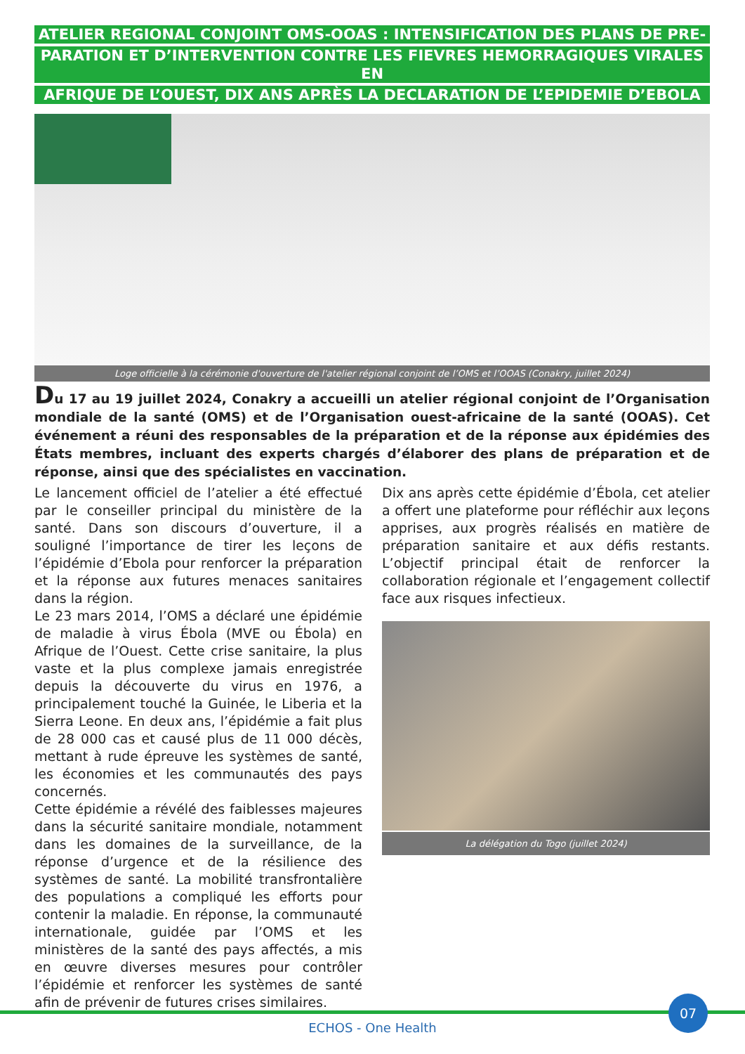ATELIER REGIONAL CONJOINT OMS-OOAS : INTENSIFICATION DES PLANS DE PRE-
PARATION ET D’INTERVENTION CONTRE LES FIEVRES HEMORRAGIQUES VIRALES EN
AFRIQUE DE L’OUEST, DIX ANS APRÈS LA DECLARATION DE L’EPIDEMIE D’EBOLA
Loge officielle à la cérémonie d'ouverture de l'atelier régional conjoint de l’OMS et l’OOAS (Conakry, juillet 2024)
Du 17 au 19 juillet 2024, Conakry a accueilli un atelier régional conjoint de l’Organisation mondiale de la santé (OMS) et de l’Organisation ouest-africaine de la santé (OOAS). Cet événement a réuni des responsables de la préparation et de la réponse aux épidémies des États membres, incluant des experts chargés d’élaborer des plans de préparation et de réponse, ainsi que des spécialistes en vaccination.
Le lancement officiel de l’atelier a été effectué par le conseiller principal du ministère de la santé. Dans son discours d’ouverture, il a souligné l’importance de tirer les leçons de l’épidémie d’Ebola pour renforcer la préparation et la réponse aux futures menaces sanitaires dans la région.
Le 23 mars 2014, l’OMS a déclaré une épidémie de maladie à virus Ébola (MVE ou Ébola) en Afrique de l’Ouest. Cette crise sanitaire, la plus vaste et la plus complexe jamais enregistrée depuis la découverte du virus en 1976, a principalement touché la Guinée, le Liberia et la Sierra Leone. En deux ans, l’épidémie a fait plus de 28 000 cas et causé plus de 11 000 décès, mettant à rude épreuve les systèmes de santé, les économies et les communautés des pays concernés.
Cette épidémie a révélé des faiblesses majeures dans la sécurité sanitaire mondiale, notamment dans les domaines de la surveillance, de la réponse d’urgence et de la résilience des systèmes de santé. La mobilité transfrontalière des populations a compliqué les efforts pour contenir la maladie. En réponse, la communauté internationale, guidée par l’OMS et les ministères de la santé des pays affectés, a mis en œuvre diverses mesures pour contrôler l’épidémie et renforcer les systèmes de santé afin de prévenir de futures crises similaires.
Dix ans après cette épidémie d’Ébola, cet atelier a offert une plateforme pour réfléchir aux leçons apprises, aux progrès réalisés en matière de préparation sanitaire et aux défis restants. L’objectif principal était de renforcer la collaboration régionale et l’engagement collectif face aux risques infectieux.
La délégation du Togo (juillet 2024)
07
ECHOS - One Health